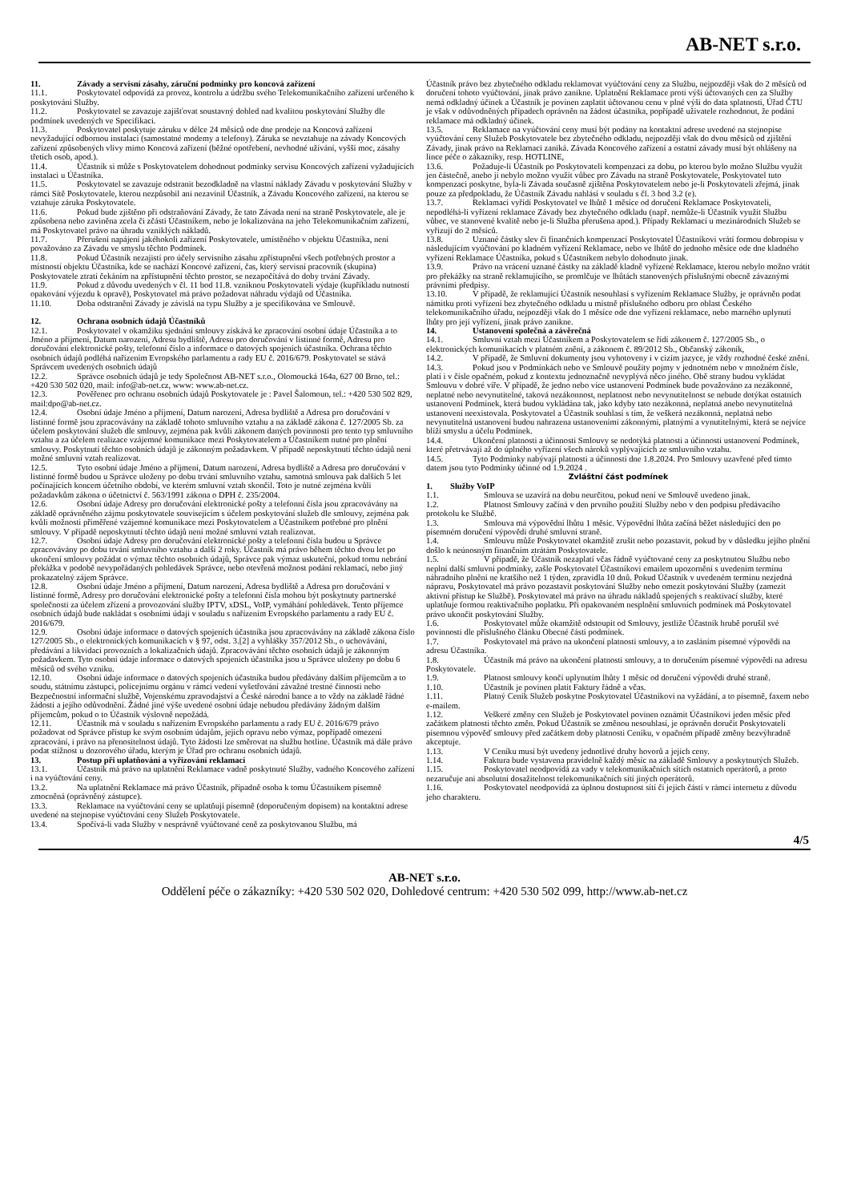AB-NET s.r.o.
11. Závady a servisní zásahy, záruční podmínky pro koncová zařízení
11.1. Poskytovatel odpovídá za provoz, kontrolu a údržbu svého Telekomunikačního zařízení určeného k poskytování Služby.
11.2. Poskytovatel se zavazuje zajišťovat soustavný dohled nad kvalitou poskytování Služby dle podmínek uvedených ve Specifikaci.
11.3. Poskytovatel poskytuje záruku v délce 24 měsíců ode dne prodeje na Koncová zařízení nevyžadující odbornou instalaci (samostatné modemy a telefony). Záruka se nevztahuje na závady Koncových zařízení způsobených vlivy mimo Koncová zařízení (běžné opotřebení, nevhodné užívání, vyšší moc, zásahy třetích osob, apod.).
11.4. Účastník si může s Poskytovatelem dohodnout podmínky servisu Koncových zařízení vyžadujících instalaci u Účastníka.
11.5. Poskytovatel se zavazuje odstranit bezodkladně na vlastní náklady Závadu v poskytování Služby v rámci Sítě Poskytovatele, kterou nezpůsobil ani nezavinil Účastník, a Závadu Koncového zařízení, na kterou se vztahuje záruka Poskytovatele.
11.6. Pokud bude zjištěno při odstraňování Závady, že tato Závada není na straně Poskytovatele, ale je způsobena nebo zaviněna zcela či zčásti Účastníkem, nebo je lokalizována na jeho Telekomunikačním zařízení, má Poskytovatel právo na úhradu vzniklých nákladů.
11.7. Přerušení napájení jakéhokoli zařízení Poskytovatele, umístěného v objektu Účastníka, není považováno za Závadu ve smyslu těchto Podmínek.
11.8. Pokud Účastník nezajistí pro účely servisního zásahu zpřístupnění všech potřebných prostor a místností objektu Účastníka, kde se nachází Koncové zařízení, čas, který servisní pracovník (skupina) Poskytovatele ztratí čekáním na zpřístupnění těchto prostor, se nezapočítává do doby trvání Závady.
11.9. Pokud z důvodu uvedených v čl. 11 bod 11.8. vzniknou Poskytovateli výdaje (kupříkladu nutností opakování výjezdu k opravě), Poskytovatel má právo požadovat náhradu výdajů od Účastníka.
11.10. Doba odstranění Závady je závislá na typu Služby a je specifikována ve Smlouvě.
12. Ochrana osobních údajů Účastníků
12.1. Poskytovatel v okamžiku sjednání smlouvy získává ke zpracování osobní údaje Účastníka a to Jméno a příjmení, Datum narození, Adresu bydliště, Adresu pro doručování v listinné formě, Adresu pro doručování elektronické pošty, telefonní číslo a informace o datových spojeních účastníka. Ochrana těchto osobních údajů podléhá nařízením Evropského parlamentu a rady EU č. 2016/679. Poskytovatel se stává Správcem uvedených osobních údajů
12.2. Správce osobních údajů je tedy Společnost AB-NET s.r.o., Olomoucká 164a, 627 00 Brno, tel.: +420 530 502 020, mail: info@ab-net.cz, www: www.ab-net.cz.
12.3. Pověřenec pro ochranu osobních údajů Poskytovatele je : Pavel Šalomoun, tel.: +420 530 502 829, mail:dpo@ab-net.cz.
12.4. Osobní údaje Jméno a příjmení, Datum narození, Adresa bydliště a Adresa pro doručování v listinné formě jsou zpracovávány na základě tohoto smluvního vztahu a na základě zákona č. 127/2005 Sb. za účelem poskytování služeb dle smlouvy, zejména pak kvůli zákonem daných povinnosti pro tento typ smluvního vztahu a za účelem realizace vzájemné komunikace mezi Poskytovatelem a Účastníkem nutné pro plnění smlouvy. Poskytnutí těchto osobních údajů je zákonným požadavkem. V případě neposkytnutí těchto údajů není možné smluvní vztah realizovat.
12.5. Tyto osobní údaje Jméno a příjmení, Datum narození, Adresa bydliště a Adresa pro doručování v listinné formě budou u Správce uloženy po dobu trvání smluvního vztahu, samotná smlouva pak dalších 5 let počínajících koncem účetního období, ve kterém smluvní vztah skončil. Toto je nutné zejména kvůli požadavkům zákona o účetnictví č. 563/1991 zákona o DPH č. 235/2004.
12.6. Osobní údaje Adresy pro doručování elektronické pošty a telefonní čísla jsou zpracovávány na základě oprávněného zájmu poskytovatele souvisejícím s účelem poskytování služeb dle smlouvy, zejména pak kvůli možnosti přiměřené vzájemné komunikace mezi Poskytovatelem a Účastníkem potřebné pro plnění smlouvy. V případě neposkytnutí těchto údajů není možné smluvní vztah realizovat.
12.7. Osobní údaje Adresy pro doručování elektronické pošty a telefonní čísla budou u Správce zpracovávány po dobu trvání smluvního vztahu a další 2 roky. Účastník má právo během těchto dvou let po ukončení smlouvy požádat o výmaz těchto osobních údajů, Správce pak výmaz uskuteční, pokud tomu nebrání překážka v podobě nevypořádaných pohledávek Správce, nebo otevřená možnost podání reklamací, nebo jiný prokazatelný zájem Správce.
12.8. Osobní údaje Jméno a příjmení, Datum narození, Adresa bydliště a Adresa pro doručování v listinné formě, Adresy pro doručování elektronické pošty a telefonní čísla mohou být poskytnuty partnerské společnosti za účelem zřízení a provozování služby IPTV, xDSL, VoIP, vymáhání pohledávek. Tento příjemce osobních údajů bude nakládat s osobními údaji v souladu s nařízením Evropského parlamentu a rady EU č. 2016/679.
12.9. Osobní údaje informace o datových spojeních účastníka jsou zpracovávány na základě zákona číslo 127/2005 Sb., o elektronických komunikacích v § 97, odst. 3.[2] a vyhlášky 357/2012 Sb., o uchovávání, předávání a likvidaci provozních a lokalizačních údajů. Zpracovávání těchto osobních údajů je zákonným požadavkem. Tyto osobní údaje informace o datových spojeních účastníka jsou u Správce uloženy po dobu 6 měsíců od svého vzniku.
12.10. Osobní údaje informace o datových spojeních účastníka budou předávány dalším příjemcům a to soudu, státnímu zástupci, policejnímu orgánu v rámci vedení vyšetřování závažné trestné činnosti nebo Bezpečnostní informační službě, Vojenskému zpravodajství a České národní bance a to vždy na základě řádné žádosti a jejího odůvodnění. Žádné jiné výše uvedené osobní údaje nebudou předávány žádným dalším příjemcům, pokud o to Účastník výslovně nepožádá.
12.11. Účastník má v souladu s nařízením Evropského parlamentu a rady EU č. 2016/679 právo požadovat od Správce přístup ke svým osobním údajům, jejich opravu nebo výmaz, popřípadě omezení zpracování, i právo na přenositelnost údajů. Tyto žádosti lze směrovat na službu hotline. Účastník má dále právo podat stížnost u dozorového úřadu, kterým je Úřad pro ochranu osobních údajů.
13. Postup při uplatňování a vyřizování reklamací
13.1. Účastník má právo na uplatnění Reklamace vadně poskytnuté Služby, vadného Koncového zařízení i na vyúčtování ceny.
13.2. Na uplatnění Reklamace má právo Účastník, případně osoba k tomu Účastníkem písemně zmocněná (oprávněný zástupce).
13.3. Reklamace na vyúčtování ceny se uplatňují písemně (doporučeným dopisem) na kontaktní adrese uvedené na stejnopise vyúčtování ceny Služeb Poskytovatele.
13.4. Spočívá-li vada Služby v nesprávně vyúčtované ceně za poskytovanou Službu, má
Účastník právo bez zbytečného odkladu reklamovat vyúčtování ceny za Službu, nejpozději však do 2 měsíců od doručení tohoto vyúčtování, jinak právo zanikne. Uplatnění Reklamace proti výši účtovaných cen za Služby nemá odkladný účinek a Účastník je povinen zaplatit účtovanou cenu v plné výši do data splatnosti, Úřad ČTU je však v odůvodněných případech oprávněn na žádost účastníka, popřípadě uživatele rozhodnout, že podání reklamace má odkladný účinek.
13.5. Reklamace na vyúčtování ceny musí být podány na kontaktní adrese uvedené na stejnopise vyúčtování ceny Služeb Poskytovatele bez zbytečného odkladu, nejpozději však do dvou měsíců od zjištění Závady, jinak právo na Reklamaci zaniká. Závada Koncového zařízení a ostatní závady musí být ohlášeny na lince péče o zákazníky, resp. HOTLINE,
13.6. Požaduje-li Účastník po Poskytovateli kompenzaci za dobu, po kterou bylo možno Službu využít jen částečně, anebo ji nebylo možno využít vůbec pro Závadu na straně Poskytovatele, Poskytovatel tuto kompenzaci poskytne, byla-li Závada současně zjištěna Poskytovatelem nebo je-li Poskytovateli zřejmá, jinak pouze za předpokladu, že Účastník Závadu nahlásí v souladu s čl. 3 bod 3.2 (e).
13.7. Reklamaci vyřídí Poskytovatel ve lhůtě 1 měsíce od doručení Reklamace Poskytovateli, nepodléhá-li vyřízení reklamace Závady bez zbytečného odkladu (např. nemůže-li Účastník využít Službu vůbec, ve stanovené kvalitě nebo je-li Služba přerušena apod.). Případy Reklamací u mezinárodních Služeb se vyřizují do 2 měsíců.
13.8. Uznané částky slev či finančních kompenzací Poskytovatel Účastníkovi vrátí formou dobropisu v následujícím vyúčtování po kladném vyřízení Reklamace, nebo ve lhůtě do jednoho měsíce ode dne kladného vyřízení Reklamace Účastníka, pokud s Účastníkem nebylo dohodnuto jinak.
13.9. Právo na vrácení uznané částky na základě kladně vyřízené Reklamace, kterou nebylo možno vrátit pro překážky na straně reklamujícího, se promlčuje ve lhůtách stanovených příslušnými obecně závaznými právními předpisy.
13.10. V případě, že reklamující Účastník nesouhlasí s vyřízením Reklamace Služby, je oprávněn podat námitku proti vyřízení bez zbytečného odkladu u místně příslušného odboru pro oblast Českého telekomunikačního úřadu, nejpozději však do 1 měsíce ode dne vyřízení reklamace, nebo marného uplynutí lhůty pro její vyřízení, jinak právo zanikne.
14. Ustanovení společná a závěrečná
14.1. Smluvní vztah mezi Účastníkem a Poskytovatelem se řídí zákonem č. 127/2005 Sb., o elektronických komunikacích v platném znění, a zákonem č. 89/2012 Sb., Občanský zákoník,
14.2. V případě, že Smluvní dokumenty jsou vyhotoveny i v cizím jazyce, je vždy rozhodné české znění.
14.3. Pokud jsou v Podmínkách nebo ve Smlouvě použity pojmy v jednotném nebo v množném čísle, platí i v čísle opačném, pokud z kontextu jednoznačně nevyplývá něco jiného. Obě strany budou vykládat Smlouvu v dobré víře. V případě, že jedno nebo více ustanovení Podmínek bude považováno za nezákonné, neplatné nebo nevynutitelné, taková nezákonnost, neplatnost nebo nevynutitelnost se nebude dotýkat ostatních ustanovení Podmínek, která budou vykládána tak, jako kdyby tato nezákonná, neplatná anebo nevynutitelná ustanovení neexistovala. Poskytovatel a Účastník souhlasí s tím, že veškerá nezákonná, neplatná nebo nevynutitelná ustanovení budou nahrazena ustanoveními zákonnými, platnými a vynutitelnými, která se nejvíce blíží smyslu a účelu Podmínek.
14.4. Ukončení platnosti a účinnosti Smlouvy se nedotýká platnosti a účinnosti ustanovení Podmínek, které přetrvávají až do úplného vyřízení všech nároků vyplývajících ze smluvního vztahu.
14.5. Tyto Podmínky nabývají platnosti a účinnosti dne 1.8.2024. Pro Smlouvy uzavřené před tímto datem jsou tyto Podmínky účinné od 1.9.2024 .
Zvláštní část podmínek
1. Služby VoIP
1.1. Smlouva se uzavírá na dobu neurčitou, pokud není ve Smlouvě uvedeno jinak.
1.2. Platnost Smlouvy začíná v den prvního použití Služby nebo v den podpisu předávacího protokolu ke Službě.
1.3. Smlouva má výpovědní lhůtu 1 měsíc. Výpovědní lhůta začíná běžet následující den po písemném doručení výpovědi druhé smluvní straně.
1.4. Smlouvu může Poskytovatel okamžitě zrušit nebo pozastavit, pokud by v důsledku jejího plnění došlo k neúnosným finančním ztrátám Poskytovatele.
1.5. V případě, že Účastník nezaplatí včas řádně vyúčtované ceny za poskytnutou Službu nebo neplní další smluvní podmínky, zašle Poskytovatel Účastníkovi emailem upozornění s uvedením termínu náhradního plnění ne kratšího než 1 týden, zpravidla 10 dnů. Pokud Účastník v uvedeném termínu nezjedná nápravu, Poskytovatel má právo pozastavit poskytování Služby nebo omezit poskytování Služby (zamezit aktivní přístup ke Službě). Poskytovatel má právo na úhradu nákladů spojených s reaktivací služby, které uplatňuje formou reaktivačního poplatku. Při opakovaném nesplnění smluvních podmínek má Poskytovatel právo ukončit poskytování Služby.
1.6. Poskytovatel může okamžitě odstoupit od Smlouvy, jestliže Účastník hrubě porušil své povinnosti dle příslušného článku Obecné části podmínek.
1.7. Poskytovatel má právo na ukončení platnosti smlouvy, a to zasláním písemné výpovědi na adresu Účastníka.
1.8. Účastník má právo na ukončení platnosti smlouvy, a to doručením písemné výpovědi na adresu Poskytovatele.
1.9. Platnost smlouvy končí uplynutím lhůty 1 měsíc od doručení výpovědi druhé straně.
1.10. Účastník je povinen platit Faktury řádně a včas.
1.11. Platný Ceník Služeb poskytne Poskytovatel Účastníkovi na vyžádání, a to písemně, faxem nebo e-mailem.
1.12. Veškeré změny cen Služeb je Poskytovatel povinen oznámit Účastníkovi jeden měsíc před začátkem platnosti těchto změn. Pokud Účastník se změnou nesouhlasí, je oprávněn doručit Poskytovateli písemnou výpověď smlouvy před začátkem doby platnosti Ceníku, v opačném případě změny bezvýhradně akceptuje.
1.13. V Ceníku musí být uvedeny jednotlivé druhy hovorů a jejich ceny.
1.14. Faktura bude vystavena pravidelně každý měsíc na základě Smlouvy a poskytnutých Služeb.
1.15. Poskytovatel neodpovídá za vady v telekomunikačních sítích ostatních operátorů, a proto nezaručuje ani absolutní dosažitelnost telekomunikačních sítí jiných operátorů.
1.16. Poskytovatel neodpovídá za úplnou dostupnost sítí či jejich částí v rámci internetu z důvodu jeho charakteru.
4/5
AB-NET s.r.o.
Oddělení péče o zákazníky: +420 530 502 020, Dohledové centrum: +420 530 502 099, http://www.ab-net.cz